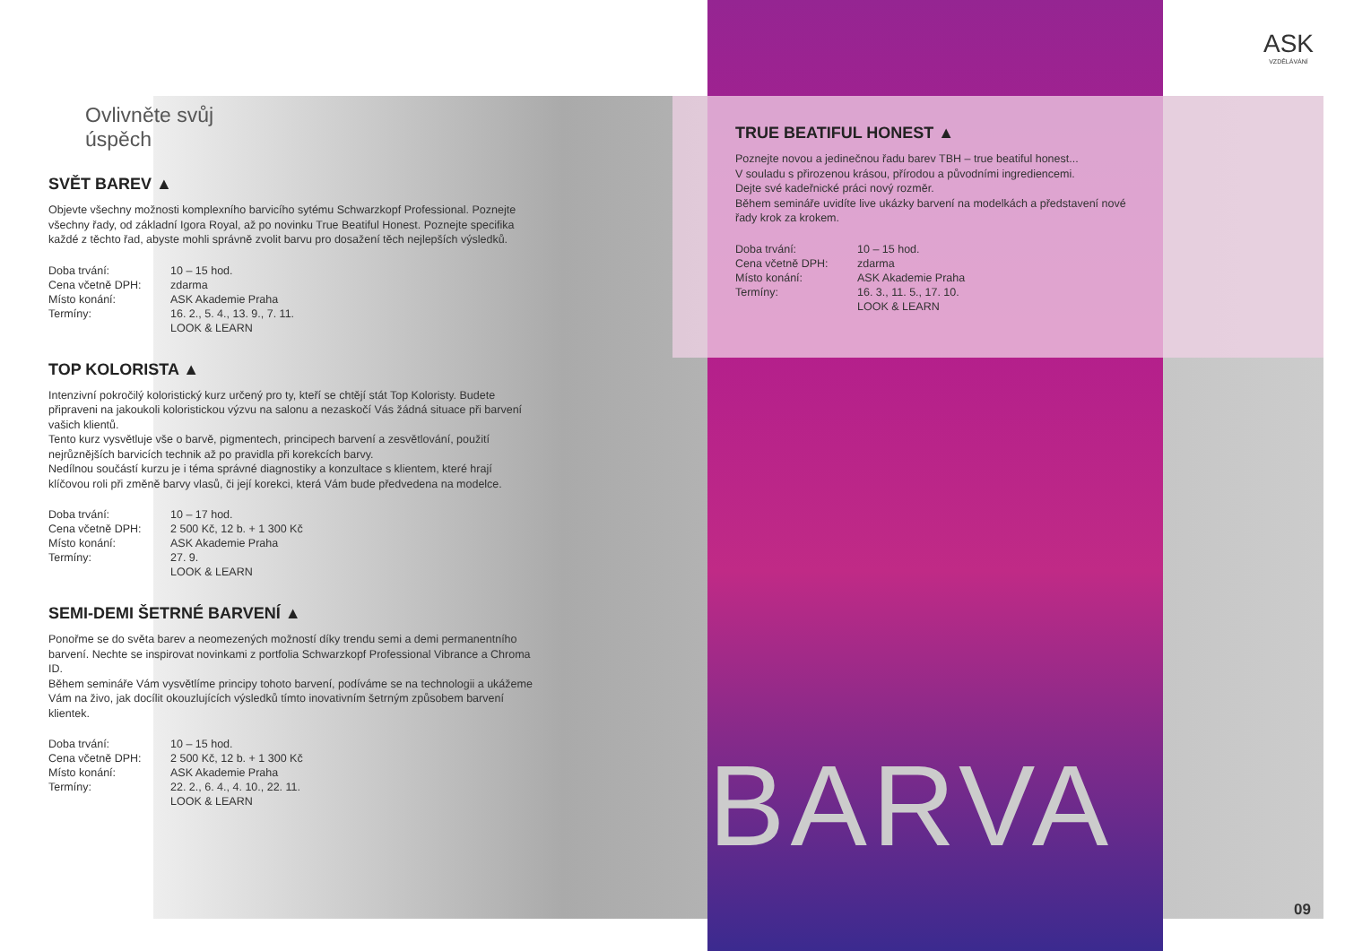ASK
VZDĚLÁVÁNÍ
Ovlivněte svůj
úspěch
SVĚT BAREV ▲
Objevte všechny možnosti komplexního barvicího sytému Schwarzkopf Professional. Poznejte všechny řady, od základní Igora Royal, až po novinku True Beatiful Honest. Poznejte specifika každé z těchto řad, abyste mohli správně zvolit barvu pro dosažení těch nejlepších výsledků.
| Doba trvání: | 10 – 15 hod. |
| Cena včetně DPH: | zdarma |
| Místo konání: | ASK Akademie Praha |
| Termíny: | 16. 2., 5. 4., 13. 9., 7. 11. |
| | LOOK & LEARN |
TOP KOLORISTA ▲
Intenzivní pokročilý koloristický kurz určený pro ty, kteří se chtějí stát Top Koloristy. Budete připraveni na jakoukoli koloristickou výzvu na salonu a nezaskočí Vás žádná situace při barvení vašich klientů.
Tento kurz vysvětluje vše o barvě, pigmentech, principech barvení a zesvětlování, použití nejrůznějších barvicích technik až po pravidla při korekcích barvy.
Nedílnou součástí kurzu je i téma správné diagnostiky a konzultace s klientem, které hrají klíčovou roli při změně barvy vlasů, či její korekci, která Vám bude předvedena na modelce.
| Doba trvání: | 10 – 17 hod. |
| Cena včetně DPH: | 2 500 Kč, 12 b. + 1 300 Kč |
| Místo konání: | ASK Akademie Praha |
| Termíny: | 27. 9. |
| | LOOK & LEARN |
SEMI-DEMI ŠETRNÉ BARVENÍ ▲
Ponořme se do světa barev a neomezených možností díky trendu semi a demi permanentního barvení. Nechte se inspirovat novinkami z portfolia Schwarzkopf Professional Vibrance a Chroma ID.
Během semináře Vám vysvětlíme principy tohoto barvení, podíváme se na technologii a ukážeme Vám na živo, jak docílit okouzlujících výsledků tímto inovativním šetrným způsobem barvení klientek.
| Doba trvání: | 10 – 15 hod. |
| Cena včetně DPH: | 2 500 Kč, 12 b. + 1 300 Kč |
| Místo konání: | ASK Akademie Praha |
| Termíny: | 22. 2., 6. 4., 4. 10., 22. 11. |
| | LOOK & LEARN |
TRUE BEATIFUL HONEST ▲
Poznejte novou a jedinečnou řadu barev TBH – true beatiful honest...
V souladu s přirozenou krásou, přírodou a původními ingrediencemi.
Dejte své kadeřnické práci nový rozměr.
Během semináře uvidíte live ukázky barvení na modelkách a představení nové řady krok za krokem.
| Doba trvání: | 10 – 15 hod. |
| Cena včetně DPH: | zdarma |
| Místo konání: | ASK Akademie Praha |
| Termíny: | 16. 3., 11. 5., 17. 10. |
| | LOOK & LEARN |
BARVA
09